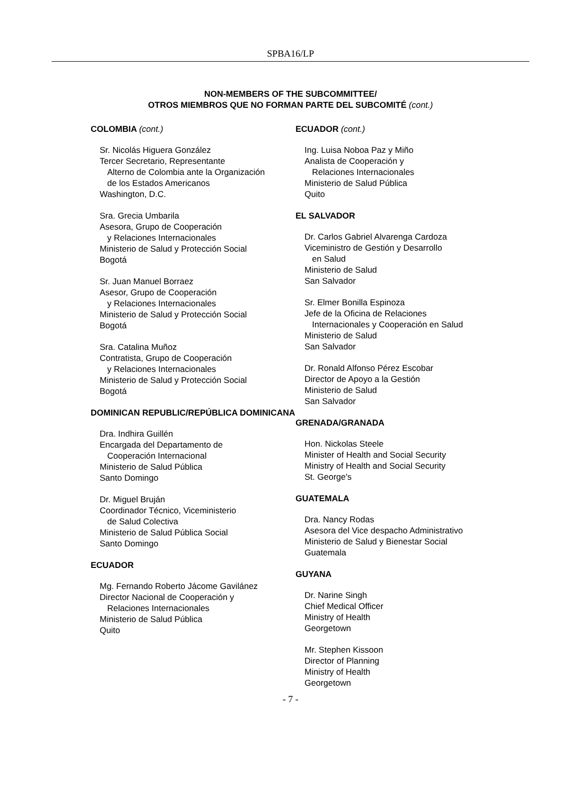SPBA16/LP
NON-MEMBERS OF THE SUBCOMMITTEE/
OTROS MIEMBROS QUE NO FORMAN PARTE DEL SUBCOMITÉ (cont.)
COLOMBIA (cont.)
Sr. Nicolás Higuera González
Tercer Secretario, Representante
Alterno de Colombia ante la Organización
de los Estados Americanos
Washington, D.C.
Sra. Grecia Umbarila
Asesora, Grupo de Cooperación
y Relaciones Internacionales
Ministerio de Salud y Protección Social
Bogotá
Sr. Juan Manuel Borraez
Asesor, Grupo de Cooperación
y Relaciones Internacionales
Ministerio de Salud y Protección Social
Bogotá
Sra. Catalina Muñoz
Contratista, Grupo de Cooperación
y Relaciones Internacionales
Ministerio de Salud y Protección Social
Bogotá
DOMINICAN REPUBLIC/REPÚBLICA DOMINICANA
Dra. Indhira Guillén
Encargada del Departamento de
Cooperación Internacional
Ministerio de Salud Pública
Santo Domingo
Dr. Miguel Bruján
Coordinador Técnico, Viceministerio
de Salud Colectiva
Ministerio de Salud Pública Social
Santo Domingo
ECUADOR
Mg. Fernando Roberto Jácome Gavilánez
Director Nacional de Cooperación y
Relaciones Internacionales
Ministerio de Salud Pública
Quito
ECUADOR (cont.)
Ing. Luisa Noboa Paz y Miño
Analista de Cooperación y
Relaciones Internacionales
Ministerio de Salud Pública
Quito
EL SALVADOR
Dr. Carlos Gabriel Alvarenga Cardoza
Viceministro de Gestión y Desarrollo
en Salud
Ministerio de Salud
San Salvador
Sr. Elmer Bonilla Espinoza
Jefe de la Oficina de Relaciones
Internacionales y Cooperación en Salud
Ministerio de Salud
San Salvador
Dr. Ronald Alfonso Pérez Escobar
Director de Apoyo a la Gestión
Ministerio de Salud
San Salvador
GRENADA/GRANADA
Hon. Nickolas Steele
Minister of Health and Social Security
Ministry of Health and Social Security
St. George's
GUATEMALA
Dra. Nancy Rodas
Asesora del Vice despacho Administrativo
Ministerio de Salud y Bienestar Social
Guatemala
GUYANA
Dr. Narine Singh
Chief Medical Officer
Ministry of Health
Georgetown
Mr. Stephen Kissoon
Director of Planning
Ministry of Health
Georgetown
- 7 -